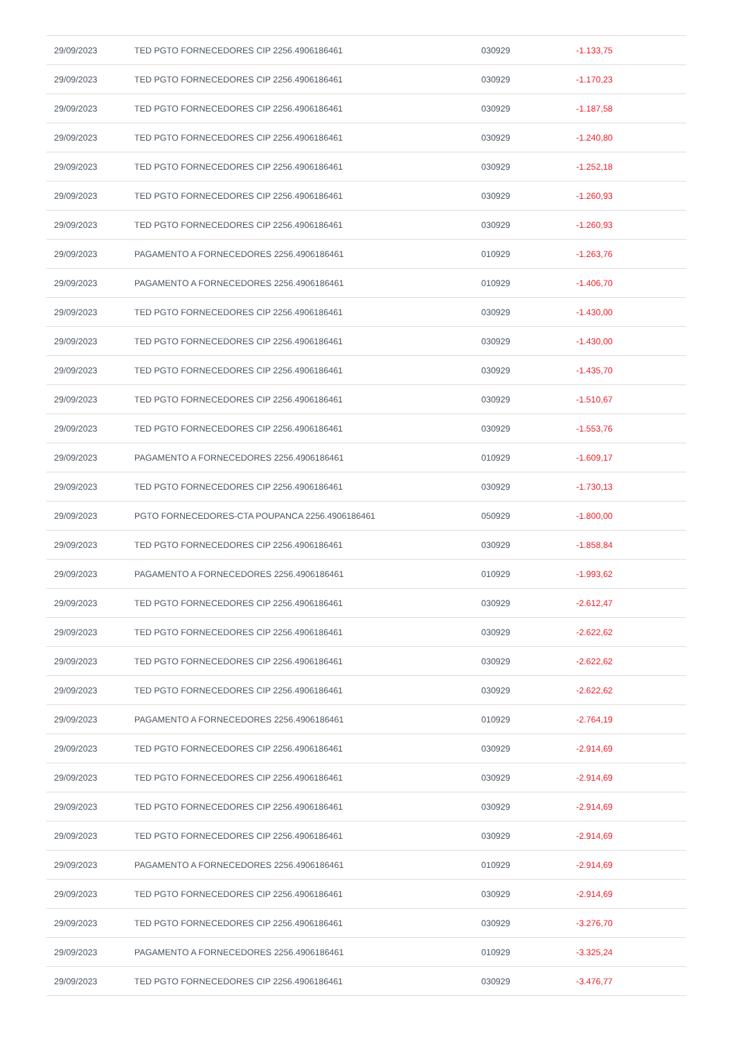| 29/09/2023 | TED PGTO FORNECEDORES CIP 2256.4906186461 | 030929 | -1.133,75 |
| 29/09/2023 | TED PGTO FORNECEDORES CIP 2256.4906186461 | 030929 | -1.170,23 |
| 29/09/2023 | TED PGTO FORNECEDORES CIP 2256.4906186461 | 030929 | -1.187,58 |
| 29/09/2023 | TED PGTO FORNECEDORES CIP 2256.4906186461 | 030929 | -1.240,80 |
| 29/09/2023 | TED PGTO FORNECEDORES CIP 2256.4906186461 | 030929 | -1.252,18 |
| 29/09/2023 | TED PGTO FORNECEDORES CIP 2256.4906186461 | 030929 | -1.260,93 |
| 29/09/2023 | TED PGTO FORNECEDORES CIP 2256.4906186461 | 030929 | -1.260,93 |
| 29/09/2023 | PAGAMENTO A FORNECEDORES 2256.4906186461 | 010929 | -1.263,76 |
| 29/09/2023 | PAGAMENTO A FORNECEDORES 2256.4906186461 | 010929 | -1.406,70 |
| 29/09/2023 | TED PGTO FORNECEDORES CIP 2256.4906186461 | 030929 | -1.430,00 |
| 29/09/2023 | TED PGTO FORNECEDORES CIP 2256.4906186461 | 030929 | -1.430,00 |
| 29/09/2023 | TED PGTO FORNECEDORES CIP 2256.4906186461 | 030929 | -1.435,70 |
| 29/09/2023 | TED PGTO FORNECEDORES CIP 2256.4906186461 | 030929 | -1.510,67 |
| 29/09/2023 | TED PGTO FORNECEDORES CIP 2256.4906186461 | 030929 | -1.553,76 |
| 29/09/2023 | PAGAMENTO A FORNECEDORES 2256.4906186461 | 010929 | -1.609,17 |
| 29/09/2023 | TED PGTO FORNECEDORES CIP 2256.4906186461 | 030929 | -1.730,13 |
| 29/09/2023 | PGTO FORNECEDORES-CTA POUPANCA 2256.4906186461 | 050929 | -1.800,00 |
| 29/09/2023 | TED PGTO FORNECEDORES CIP 2256.4906186461 | 030929 | -1.858,84 |
| 29/09/2023 | PAGAMENTO A FORNECEDORES 2256.4906186461 | 010929 | -1.993,62 |
| 29/09/2023 | TED PGTO FORNECEDORES CIP 2256.4906186461 | 030929 | -2.612,47 |
| 29/09/2023 | TED PGTO FORNECEDORES CIP 2256.4906186461 | 030929 | -2.622,62 |
| 29/09/2023 | TED PGTO FORNECEDORES CIP 2256.4906186461 | 030929 | -2.622,62 |
| 29/09/2023 | TED PGTO FORNECEDORES CIP 2256.4906186461 | 030929 | -2.622,62 |
| 29/09/2023 | PAGAMENTO A FORNECEDORES 2256.4906186461 | 010929 | -2.764,19 |
| 29/09/2023 | TED PGTO FORNECEDORES CIP 2256.4906186461 | 030929 | -2.914,69 |
| 29/09/2023 | TED PGTO FORNECEDORES CIP 2256.4906186461 | 030929 | -2.914,69 |
| 29/09/2023 | TED PGTO FORNECEDORES CIP 2256.4906186461 | 030929 | -2.914,69 |
| 29/09/2023 | TED PGTO FORNECEDORES CIP 2256.4906186461 | 030929 | -2.914,69 |
| 29/09/2023 | PAGAMENTO A FORNECEDORES 2256.4906186461 | 010929 | -2.914,69 |
| 29/09/2023 | TED PGTO FORNECEDORES CIP 2256.4906186461 | 030929 | -2.914,69 |
| 29/09/2023 | TED PGTO FORNECEDORES CIP 2256.4906186461 | 030929 | -3.276,70 |
| 29/09/2023 | PAGAMENTO A FORNECEDORES 2256.4906186461 | 010929 | -3.325,24 |
| 29/09/2023 | TED PGTO FORNECEDORES CIP 2256.4906186461 | 030929 | -3.476,77 |